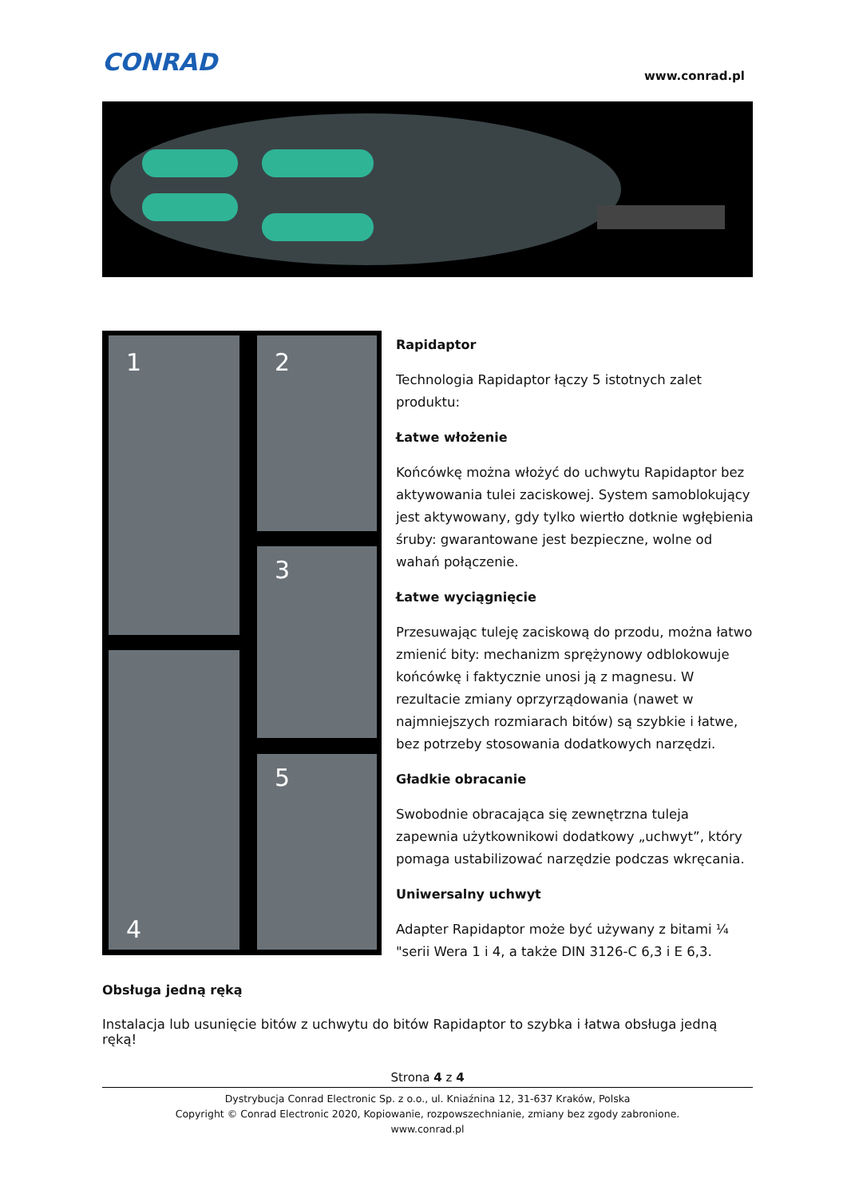CONRAD
www.conrad.pl
1
2
3
4
5
Rapidaptor
Technologia Rapidaptor łączy 5 istotnych zalet produktu:
Łatwe włożenie
Końcówkę można włożyć do uchwytu Rapidaptor bez aktywowania tulei zaciskowej. System samoblokujący jest aktywowany, gdy tylko wiertło dotknie wgłębienia śruby: gwarantowane jest bezpieczne, wolne od wahań połączenie.
Łatwe wyciągnięcie
Przesuwając tuleję zaciskową do przodu, można łatwo zmienić bity: mechanizm sprężynowy odblokowuje końcówkę i faktycznie unosi ją z magnesu. W rezultacie zmiany oprzyrządowania (nawet w najmniejszych rozmiarach bitów) są szybkie i łatwe, bez potrzeby stosowania dodatkowych narzędzi.
Gładkie obracanie
Swobodnie obracająca się zewnętrzna tuleja zapewnia użytkownikowi dodatkowy „uchwyt”, który pomaga ustabilizować narzędzie podczas wkręcania.
Uniwersalny uchwyt
Adapter Rapidaptor może być używany z bitami ¼ "serii Wera 1 i 4, a także DIN 3126-C 6,3 i E 6,3.
Obsługa jedną ręką
Instalacja lub usunięcie bitów z uchwytu do bitów Rapidaptor to szybka i łatwa obsługa jedną ręką!
Strona 4 z 4
Dystrybucja Conrad Electronic Sp. z o.o., ul. Kniaźnina 12, 31-637 Kraków, Polska
Copyright © Conrad Electronic 2020, Kopiowanie, rozpowszechnianie, zmiany bez zgody zabronione.
www.conrad.pl